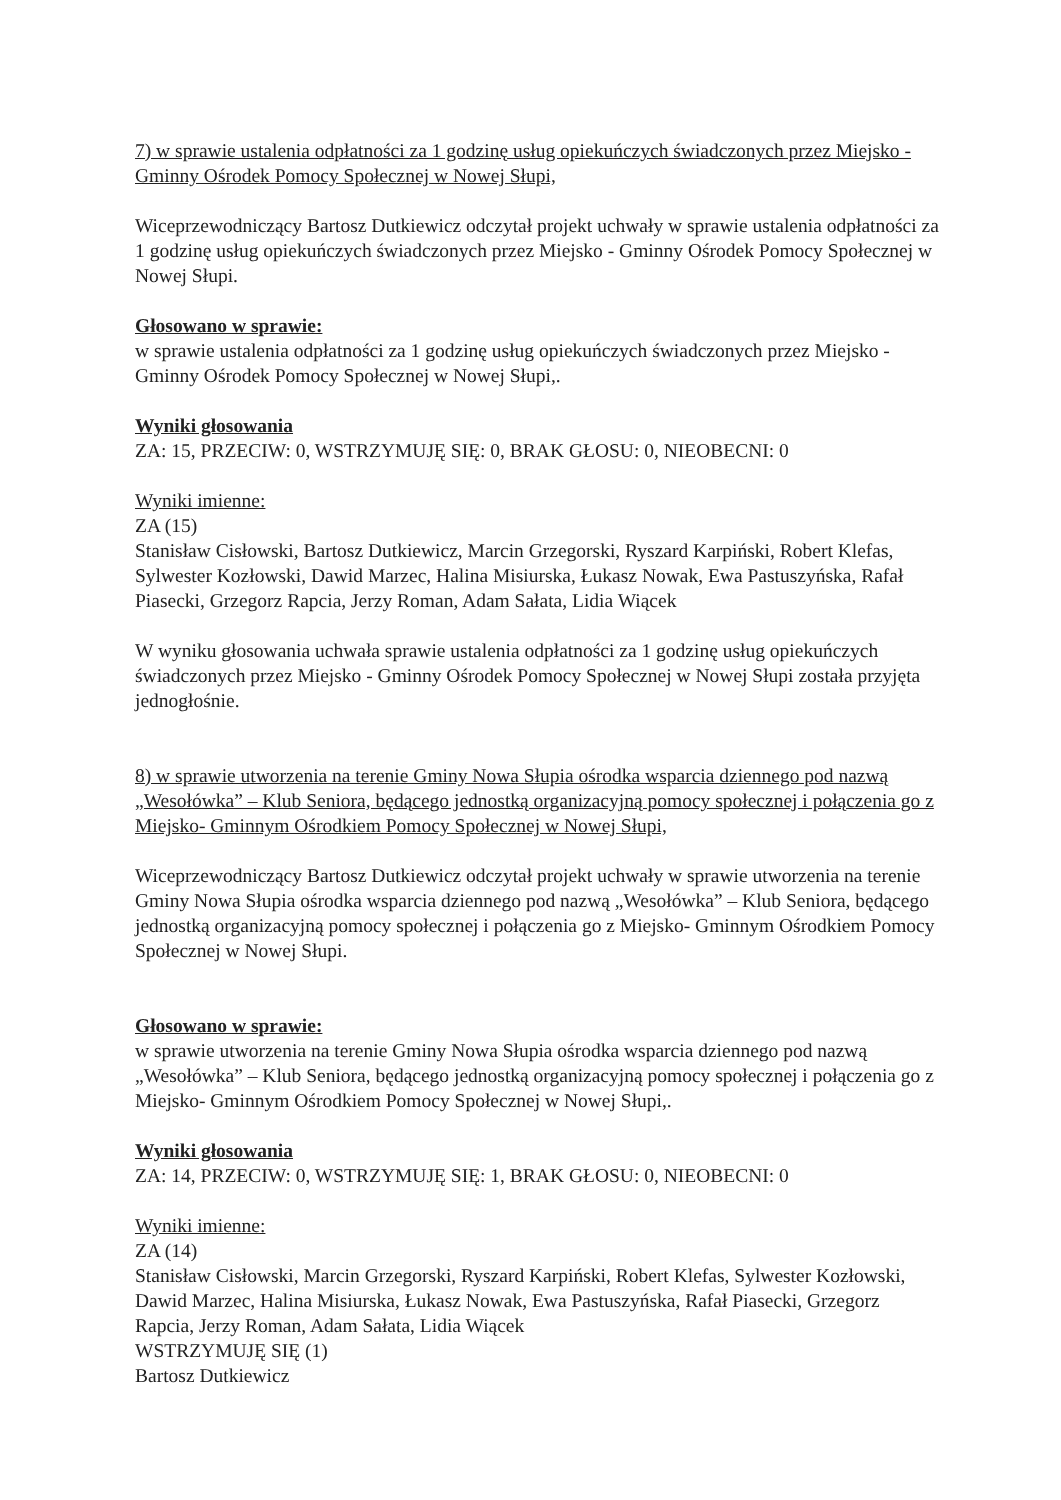7) w sprawie ustalenia odpłatności za 1 godzinę usług opiekuńczych świadczonych przez Miejsko - Gminny Ośrodek Pomocy Społecznej w Nowej Słupi,
Wiceprzewodniczący Bartosz Dutkiewicz odczytał projekt uchwały w sprawie ustalenia odpłatności za 1 godzinę usług opiekuńczych świadczonych przez Miejsko - Gminny Ośrodek Pomocy Społecznej w Nowej Słupi.
Głosowano w sprawie:
w sprawie ustalenia odpłatności za 1 godzinę usług opiekuńczych świadczonych przez Miejsko - Gminny Ośrodek Pomocy Społecznej w Nowej Słupi,.
Wyniki głosowania
ZA: 15, PRZECIW: 0, WSTRZYMUJĘ SIĘ: 0, BRAK GŁOSU: 0, NIEOBECNI: 0
Wyniki imienne:
ZA (15)
Stanisław Cisłowski, Bartosz Dutkiewicz, Marcin Grzegorski, Ryszard Karpiński, Robert Klefas, Sylwester Kozłowski, Dawid Marzec, Halina Misiurska, Łukasz Nowak, Ewa Pastuszyńska, Rafał Piasecki, Grzegorz Rapcia, Jerzy Roman, Adam Sałata, Lidia Wiącek
W wyniku głosowania uchwała sprawie ustalenia odpłatności za 1 godzinę usług opiekuńczych świadczonych przez Miejsko - Gminny Ośrodek Pomocy Społecznej w Nowej Słupi została przyjęta jednogłośnie.
8) w sprawie utworzenia na terenie Gminy Nowa Słupia ośrodka wsparcia dziennego pod nazwą „Wesołówka” – Klub Seniora, będącego jednostką organizacyjną pomocy społecznej i połączenia go z Miejsko- Gminnym Ośrodkiem Pomocy Społecznej w Nowej Słupi,
Wiceprzewodniczący Bartosz Dutkiewicz odczytał projekt uchwały w sprawie utworzenia na terenie Gminy Nowa Słupia ośrodka wsparcia dziennego pod nazwą „Wesołówka” – Klub Seniora, będącego jednostką organizacyjną pomocy społecznej i połączenia go z Miejsko- Gminnym Ośrodkiem Pomocy Społecznej w Nowej Słupi.
Głosowano w sprawie:
w sprawie utworzenia na terenie Gminy Nowa Słupia ośrodka wsparcia dziennego pod nazwą „Wesołówka” – Klub Seniora, będącego jednostką organizacyjną pomocy społecznej i połączenia go z Miejsko- Gminnym Ośrodkiem Pomocy Społecznej w Nowej Słupi,.
Wyniki głosowania
ZA: 14, PRZECIW: 0, WSTRZYMUJĘ SIĘ: 1, BRAK GŁOSU: 0, NIEOBECNI: 0
Wyniki imienne:
ZA (14)
Stanisław Cisłowski, Marcin Grzegorski, Ryszard Karpiński, Robert Klefas, Sylwester Kozłowski, Dawid Marzec, Halina Misiurska, Łukasz Nowak, Ewa Pastuszyńska, Rafał Piasecki, Grzegorz Rapcia, Jerzy Roman, Adam Sałata, Lidia Wiącek
WSTRZYMUJĘ SIĘ (1)
Bartosz Dutkiewicz